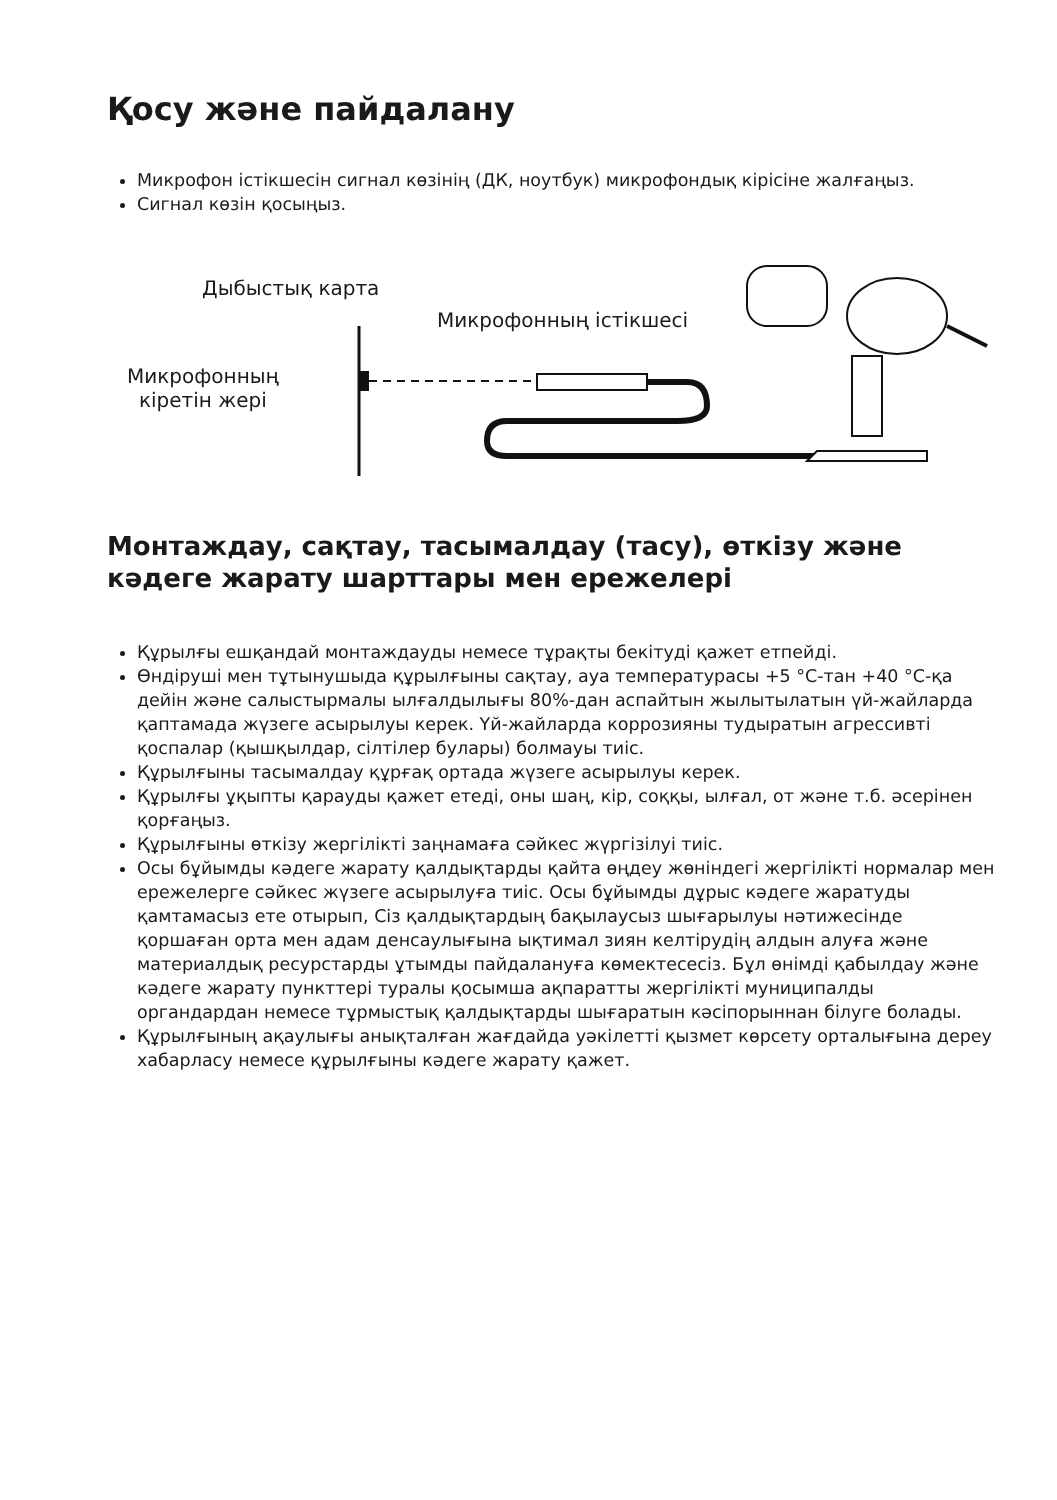Қосу және пайдалану
Микрофон істікшесін сигнал көзінің (ДК, ноутбук) микрофондық кірісіне жалғаңыз.
Сигнал көзін қосыңыз.
Дыбыстық карта
Микрофонның істікшесі
Микрофонның
кіретін жері
Монтаждау, сақтау, тасымалдау (тасу), өткізу және кәдеге жарату шарттары мен ережелері
Құрылғы ешқандай монтаждауды немесе тұрақты бекітуді қажет етпейді.
Өндіруші мен тұтынушыда құрылғыны сақтау, ауа температурасы +5 °С-тан +40 °С-қа дейін және салыстырмалы ылғалдылығы 80%-дан аспайтын жылытылатын үй-жайларда қаптамада жүзеге асырылуы керек. Үй-жайларда коррозияны тудыратын агрессивті қоспалар (қышқылдар, сілтілер булары) болмауы тиіс.
Құрылғыны тасымалдау құрғақ ортада жүзеге асырылуы керек.
Құрылғы ұқыпты қарауды қажет етеді, оны шаң, кір, соққы, ылғал, от және т.б. әсерінен қорғаңыз.
Құрылғыны өткізу жергілікті заңнамаға сәйкес жүргізілуі тиіс.
Осы бұйымды кәдеге жарату қалдықтарды қайта өңдеу жөніндегі жергілікті нормалар мен ережелерге сәйкес жүзеге асырылуға тиіс. Осы бұйымды дұрыс кәдеге жаратуды қамтамасыз ете отырып, Сіз қалдықтардың бақылаусыз шығарылуы нәтижесінде қоршаған орта мен адам денсаулығына ықтимал зиян келтірудің алдын алуға және материалдық ресурстарды ұтымды пайдалануға көмектесесіз. Бұл өнімді қабылдау және кәдеге жарату пункттері туралы қосымша ақпаратты жергілікті муниципалды органдардан немесе тұрмыстық қалдықтарды шығаратын кәсіпорыннан білуге болады.
Құрылғының ақаулығы анықталған жағдайда уәкілетті қызмет көрсету орталығына дереу хабарласу немесе құрылғыны кәдеге жарату қажет.